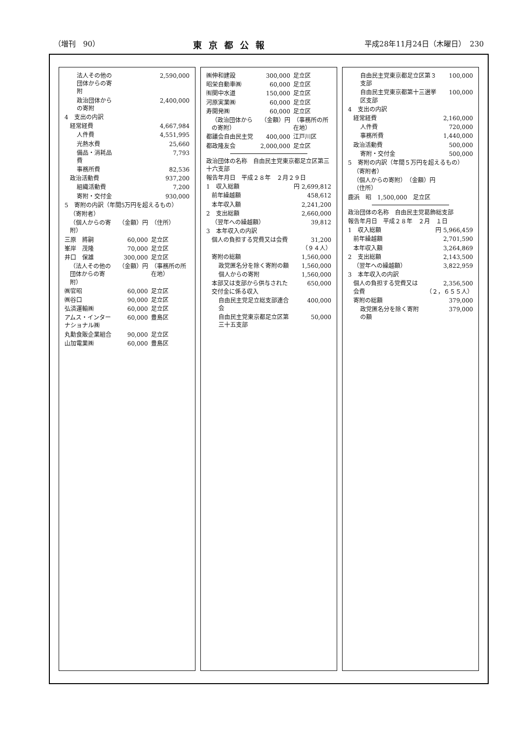（増刊　90） 東京都公報 平成28年11月24日（木曜日）　230
| 法人その他の団体からの寄附 | | 2,590,000 |
| 政治団体からの寄附 | | 2,400,000 |
| 4 支出の内訳 | | |
| 経常経費 | | 4,667,984 |
| 人件費 | | 4,551,995 |
| 光熱水費 | | 25,660 |
| 備品・消耗品費 | | 7,793 |
| 事務所費 | | 82,536 |
| 政治活動費 | | 937,200 |
| 組織活動費 | | 7,200 |
| 寄附・交付金 | | 930,000 |
| 5 寄附の内訳（年間5万円を超えるもの） | | |
| （寄附者） | | |
| （個人からの寄附） | （金額）円 | （住所） |
| 三原 將嗣 | 60,000 | 足立区 |
| 峯岸 茂隆 | 70,000 | 足立区 |
| 井口 保雄 | 300,000 | 足立区 |
| （法人その他の団体からの寄附） | （金額）円 | （事務所の所在地） |
| ㈱官昭 | 60,000 | 足立区 |
| ㈱谷口 | 90,000 | 足立区 |
| 弘済運輸㈱ | 60,000 | 足立区 |
| アムス・インターナショナル㈱ | 60,000 | 豊島区 |
| 丸勤食販企業組合 | 90,000 | 足立区 |
| 山加電業㈱ | 60,000 | 豊島区 |
| ㈱伸和建設 | 300,000 | 足立区 |
| 昭栄自動車㈱ | 60,000 | 足立区 |
| ㈲関中水道 | 150,000 | 足立区 |
| 河原実業㈱ | 60,000 | 足立区 |
| 寿開発㈱ | 60,000 | 足立区 |
| （政治団体からの寄附） | （金額）円 | （事務所の所在地） |
| 都議会自由民主党 | 400,000 | 江戸川区 |
| 都政隆友会 | 2,000,000 | 足立区 |
| 政治団体の名称 自由民主党東京都足立区第三十六支部 | |
| 報告年月日 平成２８年 ２月２９日 | |
| 1 収入総額 | 円 2,699,812 |
| 前年繰越額 | 458,612 |
| 本年収入額 | 2,241,200 |
| 2 支出総額 | 2,660,000 |
| （翌年への繰越額） | 39,812 |
| 3 本年収入の内訳 | |
| 個人の負担する党費又は会費 | 31,200 （９４人） |
| 寄附の総額 | 1,560,000 |
| 政党匿名分を除く寄附の額 | 1,560,000 |
| 個人からの寄附 | 1,560,000 |
| 本部又は支部から供与された交付金に係る収入 | 650,000 |
| 自由民主党足立総支部連合会 | 400,000 |
| 自由民主党東京都足立区第三十五支部 | 50,000 |
| 自由民主党東京都足立区第３支部 | 100,000 |
| 自由民主党東京都第十三選挙区支部 | 100,000 |
| 4 支出の内訳 | |
| 経常経費 | 2,160,000 |
| 人件費 | 720,000 |
| 事務所費 | 1,440,000 |
| 政治活動費 | 500,000 |
| 寄附・交付金 | 500,000 |
| 5 寄附の内訳（年間５万円を超えるもの） | |
| （寄附者） | |
| （個人からの寄附） （金額）円 （住所） | |
| 鹿浜 昭 1,500,000 足立区 | |
| 政治団体の名称 自由民主党葛飾総支部 | |
| 報告年月日 平成２８年 ２月 １日 | |
| 1 収入総額 | 円 5,966,459 |
| 前年繰越額 | 2,701,590 |
| 本年収入額 | 3,264,869 |
| 2 支出総額 | 2,143,500 |
| （翌年への繰越額） | 3,822,959 |
| 3 本年収入の内訳 | |
| 個人の負担する党費又は会費 | 2,356,500 （２，６５５人） |
| 寄附の総額 | 379,000 |
| 政党匿名分を除く寄附の額 | 379,000 |